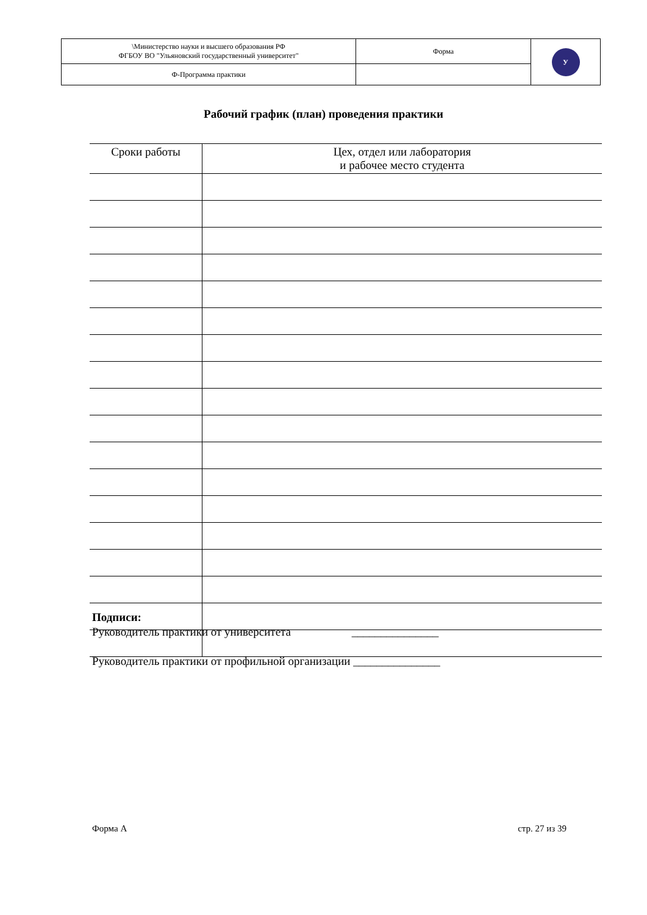| \Министерство науки и высшего образования РФ ФГБОУ ВО "Ульяновский государственный университет" | Форма | У |
| Ф-Программа практики | | |
Рабочий график (план) проведения практики
| Сроки работы | Цех, отдел или лаборатория и рабочее место студента |
| --- | --- |
Подписи:
Руководитель практики от университета _______________
Руководитель практики от профильной организации _______________
Форма А стр. 27 из 39